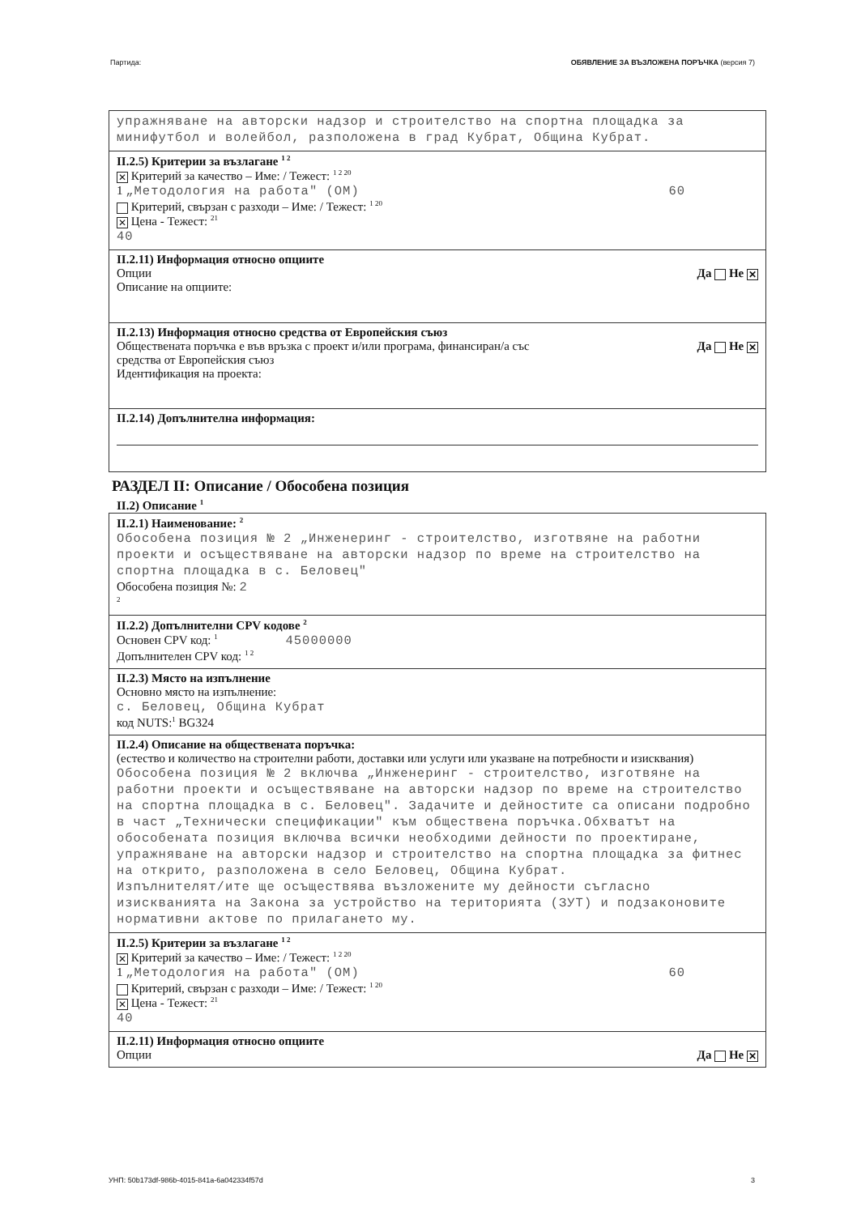Партида: ОБЯВЛЕНИЕ ЗА ВЪЗЛОЖЕНА ПОРЪЧКА (версия 7)
упражняване на авторски надзор и строителство на спортна площадка за минифутбол и волейбол, разположена в град Кубрат, Община Кубрат.
II.2.5) Критерии за възлагане <sup>1 2</sup>
✕ Критерий за качество – Име: / Тежест: <sup>1 2 20</sup>
1 „Методология на работа" (ОМ) 60
Критерий, свързан с разходи – Име: / Тежест: <sup>1 20</sup>
✕ Цена - Тежест: <sup>21</sup>
40
II.2.11) Информация относно опциите
Опции Да Не ✕
Описание на опциите:
II.2.13) Информация относно средства от Европейския съюз
Обществената поръчка е във връзка с проект и/или програма, финансиран/а със
средства от Европейския съюз Да Не ✕
Идентификация на проекта:
II.2.14) Допълнителна информация:
РАЗДЕЛ II: Описание / Обособена позиция
II.2) Описание <sup>1</sup>
II.2.1) Наименование: <sup>2</sup>
Обособена позиция № 2 „Инженеринг - строителство, изготвяне на работни проекти и осъществяване на авторски надзор по време на строителство на спортна площадка в с. Беловец"
Обособена позиция №: 2
<sup>2</sup>
II.2.2) Допълнителни CPV кодове <sup>2</sup>
Основен CPV код: <sup>1</sup> 45000000
Допълнителен CPV код: <sup>1 2</sup>
II.2.3) Място на изпълнение
Основно място на изпълнение:
с. Беловец, Община Кубрат
код NUTS:<sup>1</sup> BG324
II.2.4) Описание на обществената поръчка:
(естество и количество на строителни работи, доставки или услуги или указване на потребности и изисквания)
Обособена позиция № 2 включва „Инженеринг - строителство, изготвяне на работни проекти и осъществяване на авторски надзор по време на строителство на спортна площадка в с. Беловец". Задачите и дейностите са описани подробно в част „Технически спецификации" към обществена поръчка.Обхватът на обособената позиция включва всички необходими дейности по проектиране, упражняване на авторски надзор и строителство на спортна площадка за фитнес на открито, разположена в село Беловец, Община Кубрат.
Изпълнителят/ите ще осъществява възложените му дейности съгласно изискванията на Закона за устройство на територията (ЗУТ) и подзаконовите нормативни актове по прилагането му.
II.2.5) Критерии за възлагане <sup>1 2</sup>
✕ Критерий за качество – Име: / Тежест: <sup>1 2 20</sup>
1 „Методология на работа" (ОМ) 60
Критерий, свързан с разходи – Име: / Тежест: <sup>1 20</sup>
✕ Цена - Тежест: <sup>21</sup>
40
II.2.11) Информация относно опциите
Опции Да Не ✕
УНП: 50b173df-986b-4015-841a-6a042334f57d 3